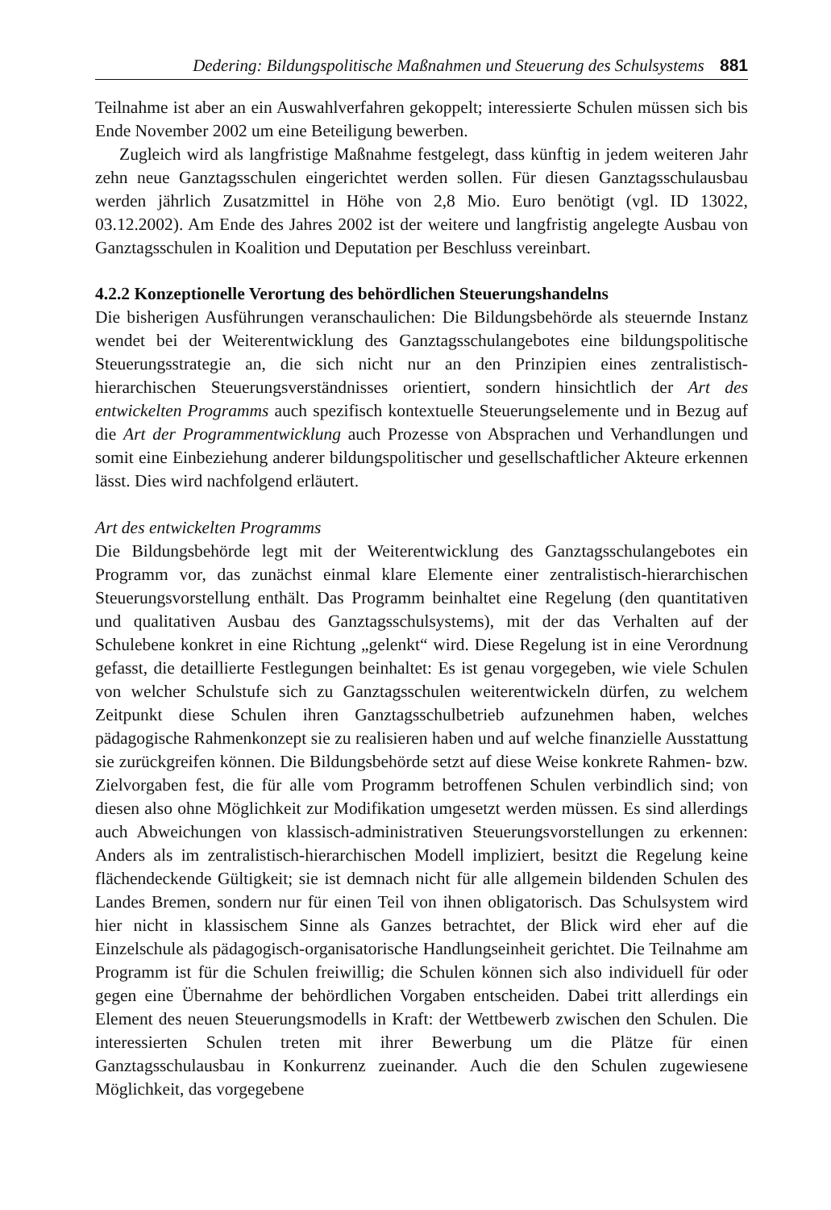Dedering: Bildungspolitische Maßnahmen und Steuerung des Schulsystems 881
Teilnahme ist aber an ein Auswahlverfahren gekoppelt; interessierte Schulen müssen sich bis Ende November 2002 um eine Beteiligung bewerben.
Zugleich wird als langfristige Maßnahme festgelegt, dass künftig in jedem weiteren Jahr zehn neue Ganztagsschulen eingerichtet werden sollen. Für diesen Ganztagsschulausbau werden jährlich Zusatzmittel in Höhe von 2,8 Mio. Euro benötigt (vgl. ID 13022, 03.12.2002). Am Ende des Jahres 2002 ist der weitere und langfristig angelegte Ausbau von Ganztagsschulen in Koalition und Deputation per Beschluss vereinbart.
4.2.2 Konzeptionelle Verortung des behördlichen Steuerungshandelns
Die bisherigen Ausführungen veranschaulichen: Die Bildungsbehörde als steuernde Instanz wendet bei der Weiterentwicklung des Ganztagsschulangebotes eine bildungspolitische Steuerungsstrategie an, die sich nicht nur an den Prinzipien eines zentralistisch-hierarchischen Steuerungsverständnisses orientiert, sondern hinsichtlich der Art des entwickelten Programms auch spezifisch kontextuelle Steuerungselemente und in Bezug auf die Art der Programmentwicklung auch Prozesse von Absprachen und Verhandlungen und somit eine Einbeziehung anderer bildungspolitischer und gesellschaftlicher Akteure erkennen lässt. Dies wird nachfolgend erläutert.
Art des entwickelten Programms
Die Bildungsbehörde legt mit der Weiterentwicklung des Ganztagsschulangebotes ein Programm vor, das zunächst einmal klare Elemente einer zentralistisch-hierarchischen Steuerungsvorstellung enthält. Das Programm beinhaltet eine Regelung (den quantitativen und qualitativen Ausbau des Ganztagsschulsystems), mit der das Verhalten auf der Schulebene konkret in eine Richtung „gelenkt“ wird. Diese Regelung ist in eine Verordnung gefasst, die detaillierte Festlegungen beinhaltet: Es ist genau vorgegeben, wie viele Schulen von welcher Schulstufe sich zu Ganztagsschulen weiterentwickeln dürfen, zu welchem Zeitpunkt diese Schulen ihren Ganztagsschulbetrieb aufzunehmen haben, welches pädagogische Rahmenkonzept sie zu realisieren haben und auf welche finanzielle Ausstattung sie zurückgreifen können. Die Bildungsbehörde setzt auf diese Weise konkrete Rahmen- bzw. Zielvorgaben fest, die für alle vom Programm betroffenen Schulen verbindlich sind; von diesen also ohne Möglichkeit zur Modifikation umgesetzt werden müssen. Es sind allerdings auch Abweichungen von klassisch-administrativen Steuerungsvorstellungen zu erkennen: Anders als im zentralistisch-hierarchischen Modell impliziert, besitzt die Regelung keine flächendeckende Gültigkeit; sie ist demnach nicht für alle allgemein bildenden Schulen des Landes Bremen, sondern nur für einen Teil von ihnen obligatorisch. Das Schulsystem wird hier nicht in klassischem Sinne als Ganzes betrachtet, der Blick wird eher auf die Einzelschule als pädagogisch-organisatorische Handlungseinheit gerichtet. Die Teilnahme am Programm ist für die Schulen freiwillig; die Schulen können sich also individuell für oder gegen eine Übernahme der behördlichen Vorgaben entscheiden. Dabei tritt allerdings ein Element des neuen Steuerungsmodells in Kraft: der Wettbewerb zwischen den Schulen. Die interessierten Schulen treten mit ihrer Bewerbung um die Plätze für einen Ganztagsschulausbau in Konkurrenz zueinander. Auch die den Schulen zugewiesene Möglichkeit, das vorgegebene